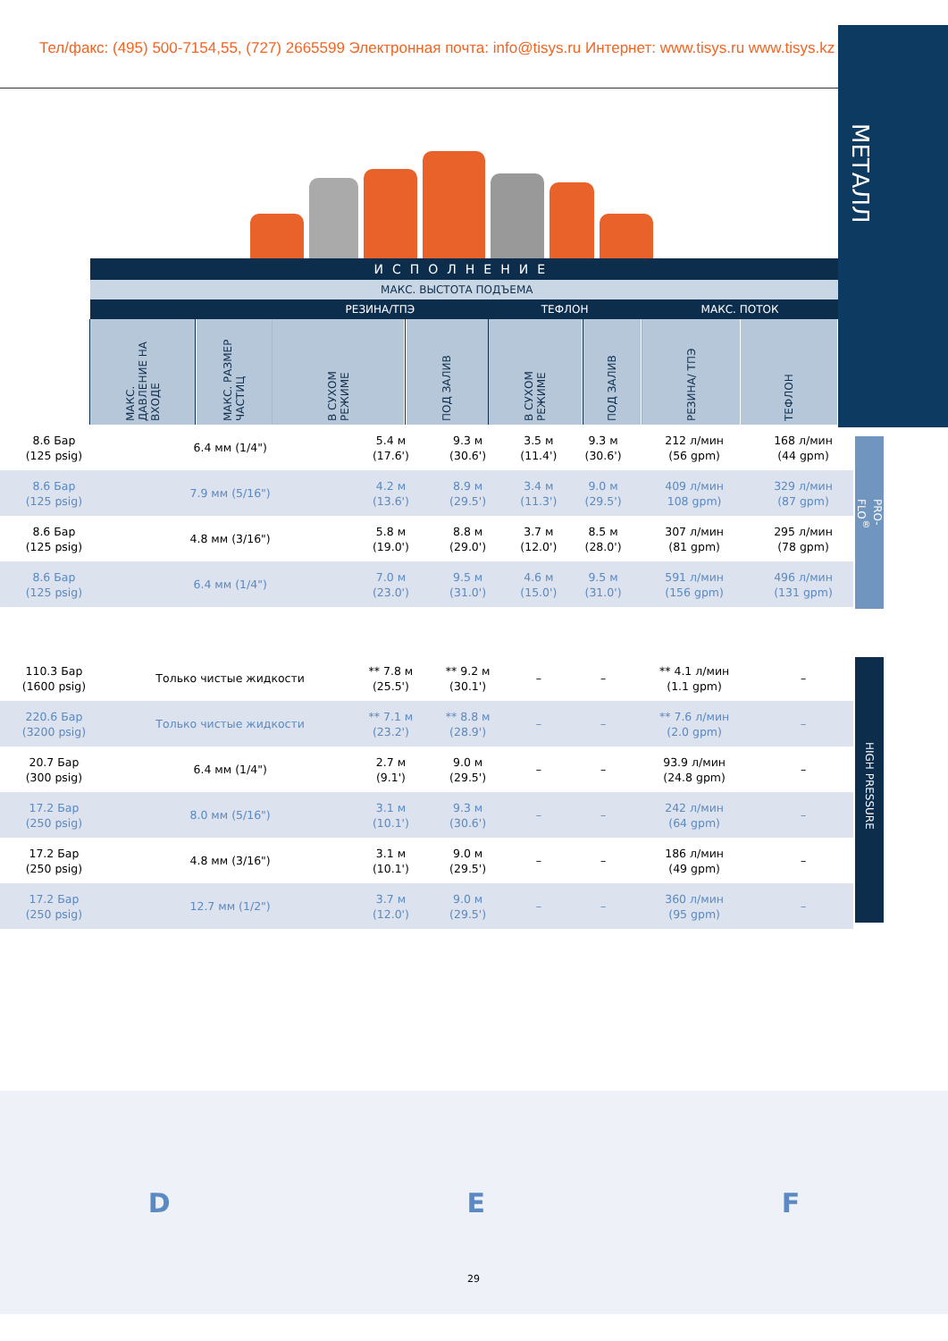Тел/факс: (495) 500-7154,55, (727) 2665599 Электронная почта: info@tisys.ru Интернет: www.tisys.ru www.tisys.kz
МЕТАЛЛ
| ИСПОЛНЕНИЕ | | | | | | | |
| --- | --- | --- | --- | --- | --- | --- | --- |
| | | МАКС. ВЫСТОТА ПОДЪЕМА | | | | | |
| | | РЕЗИНА/ТПЭ | | ТЕФЛОН | | МАКС. ПОТОК | |
| МАКС. ДАВЛЕНИЕ НА ВХОДЕ | МАКС. РАЗМЕР ЧАСТИЦ | В СУХОМ РЕЖИМЕ | ПОД ЗАЛИВ | В СУХОМ РЕЖИМЕ | ПОД ЗАЛИВ | РЕЗИНА/ ТПЭ | ТЕФЛОН |
| 8.6 Бар (125 psig) | 6.4 мм (1/4") | 5.4 м (17.6') | 9.3 м (30.6') | 3.5 м (11.4') | 9.3 м (30.6') | 212 л/мин (56 gpm) | 168 л/мин (44 gpm) |
| 8.6 Бар (125 psig) | 7.9 мм (5/16") | 4.2 м (13.6') | 8.9 м (29.5') | 3.4 м (11.3') | 9.0 м (29.5') | 409 л/мин 108 gpm) | 329 л/мин (87 gpm) |
| 8.6 Бар (125 psig) | 4.8 мм (3/16") | 5.8 м (19.0') | 8.8 м (29.0') | 3.7 м (12.0') | 8.5 м (28.0') | 307 л/мин (81 gpm) | 295 л/мин (78 gpm) |
| 8.6 Бар (125 psig) | 6.4 мм (1/4") | 7.0 м (23.0') | 9.5 м (31.0') | 4.6 м (15.0') | 9.5 м (31.0') | 591 л/мин (156 gpm) | 496 л/мин (131 gpm) |
| 110.3 Бар (1600 psig) | Только чистые жидкости | ** 7.8 м (25.5') | ** 9.2 м (30.1') | – | – | ** 4.1 л/мин (1.1 gpm) | – |
| 220.6 Бар (3200 psig) | Только чистые жидкости | ** 7.1 м (23.2') | ** 8.8 м (28.9') | – | – | ** 7.6 л/мин (2.0 gpm) | – |
| 20.7 Бар (300 psig) | 6.4 мм (1/4") | 2.7 м (9.1') | 9.0 м (29.5') | – | – | 93.9 л/мин (24.8 gpm) | – |
| 17.2 Бар (250 psig) | 8.0 мм (5/16") | 3.1 м (10.1') | 9.3 м (30.6') | – | – | 242 л/мин (64 gpm) | – |
| 17.2 Бар (250 psig) | 4.8 мм (3/16") | 3.1 м (10.1') | 9.0 м (29.5') | – | – | 186 л/мин (49 gpm) | – |
| 17.2 Бар (250 psig) | 12.7 мм (1/2") | 3.7 м (12.0') | 9.0 м (29.5') | – | – | 360 л/мин (95 gpm) | – |
PRO-FLO<sup>®</sup>
HIGH PRESSURE
D E F
29